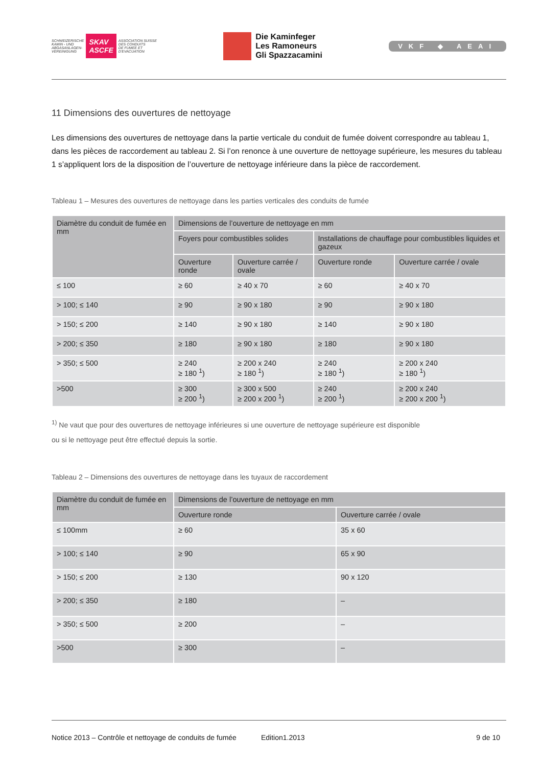SCHWEIZERISCHE
KAMIN - UND
ABGASANLAGEN-
VEREINIGUNG SKAV
ASCFE ASSOCIATION SUISSE
DES CONDUITS
DE FUMEE ET
D'EVACUATION
Die Kaminfeger
Les Ramoneurs
Gli Spazzacamini
VKF ◆ AEAI
11 Dimensions des ouvertures de nettoyage
Les dimensions des ouvertures de nettoyage dans la partie verticale du conduit de fumée doivent correspondre au tableau 1, dans les pièces de raccordement au tableau 2. Si l’on renonce à une ouverture de nettoyage supérieure, les mesures du tableau 1 s’appliquent lors de la disposition de l’ouverture de nettoyage inférieure dans la pièce de raccordement.
Tableau 1 – Mesures des ouvertures de nettoyage dans les parties verticales des conduits de fumée
| Diamètre du conduit de fumée en mm | Dimensions de l’ouverture de nettoyage en mm | | | |
| --- | --- | --- | --- | --- |
| | Foyers pour combustibles solides | | Installations de chauffage pour combustibles liquides et gazeux | |
| | Ouverture ronde | Ouverture carrée / ovale | Ouverture ronde | Ouverture carrée / ovale |
| ≤ 100 | ≥ 60 | ≥ 40 x 70 | ≥ 60 | ≥ 40 x 70 |
| > 100; ≤ 140 | ≥ 90 | ≥ 90 x 180 | ≥ 90 | ≥ 90 x 180 |
| > 150; ≤ 200 | ≥ 140 | ≥ 90 x 180 | ≥ 140 | ≥ 90 x 180 |
| > 200; ≤ 350 | ≥ 180 | ≥ 90 x 180 | ≥ 180 | ≥ 90 x 180 |
| > 350; ≤ 500 | ≥ 240 ≥ 180 <sup>1</sup>) | ≥ 200 x 240 ≥ 180 <sup>1</sup>) | ≥ 240 ≥ 180 <sup>1</sup>) | ≥ 200 x 240 ≥ 180 <sup>1</sup>) |
| >500 | ≥ 300 ≥ 200 <sup>1</sup>) | ≥ 300 x 500 ≥ 200 x 200 <sup>1</sup>) | ≥ 240 ≥ 200 <sup>1</sup>) | ≥ 200 x 240 ≥ 200 x 200 <sup>1</sup>) |
<sup>1)</sup> Ne vaut que pour des ouvertures de nettoyage inférieures si une ouverture de nettoyage supérieure est disponible
ou si le nettoyage peut être effectué depuis la sortie.
Tableau 2 – Dimensions des ouvertures de nettoyage dans les tuyaux de raccordement
| Diamètre du conduit de fumée en mm | Dimensions de l’ouverture de nettoyage en mm | |
| --- | --- | --- |
| | Ouverture ronde | Ouverture carrée / ovale |
| ≤ 100mm | ≥ 60 | 35 x 60 |
| > 100; ≤ 140 | ≥ 90 | 65 x 90 |
| > 150; ≤ 200 | ≥ 130 | 90 x 120 |
| > 200; ≤ 350 | ≥ 180 | – |
| > 350; ≤ 500 | ≥ 200 | – |
| >500 | ≥ 300 | – |
Notice 2013 – Contrôle et nettoyage de conduits de fumée Edition1.2013 9 de 10